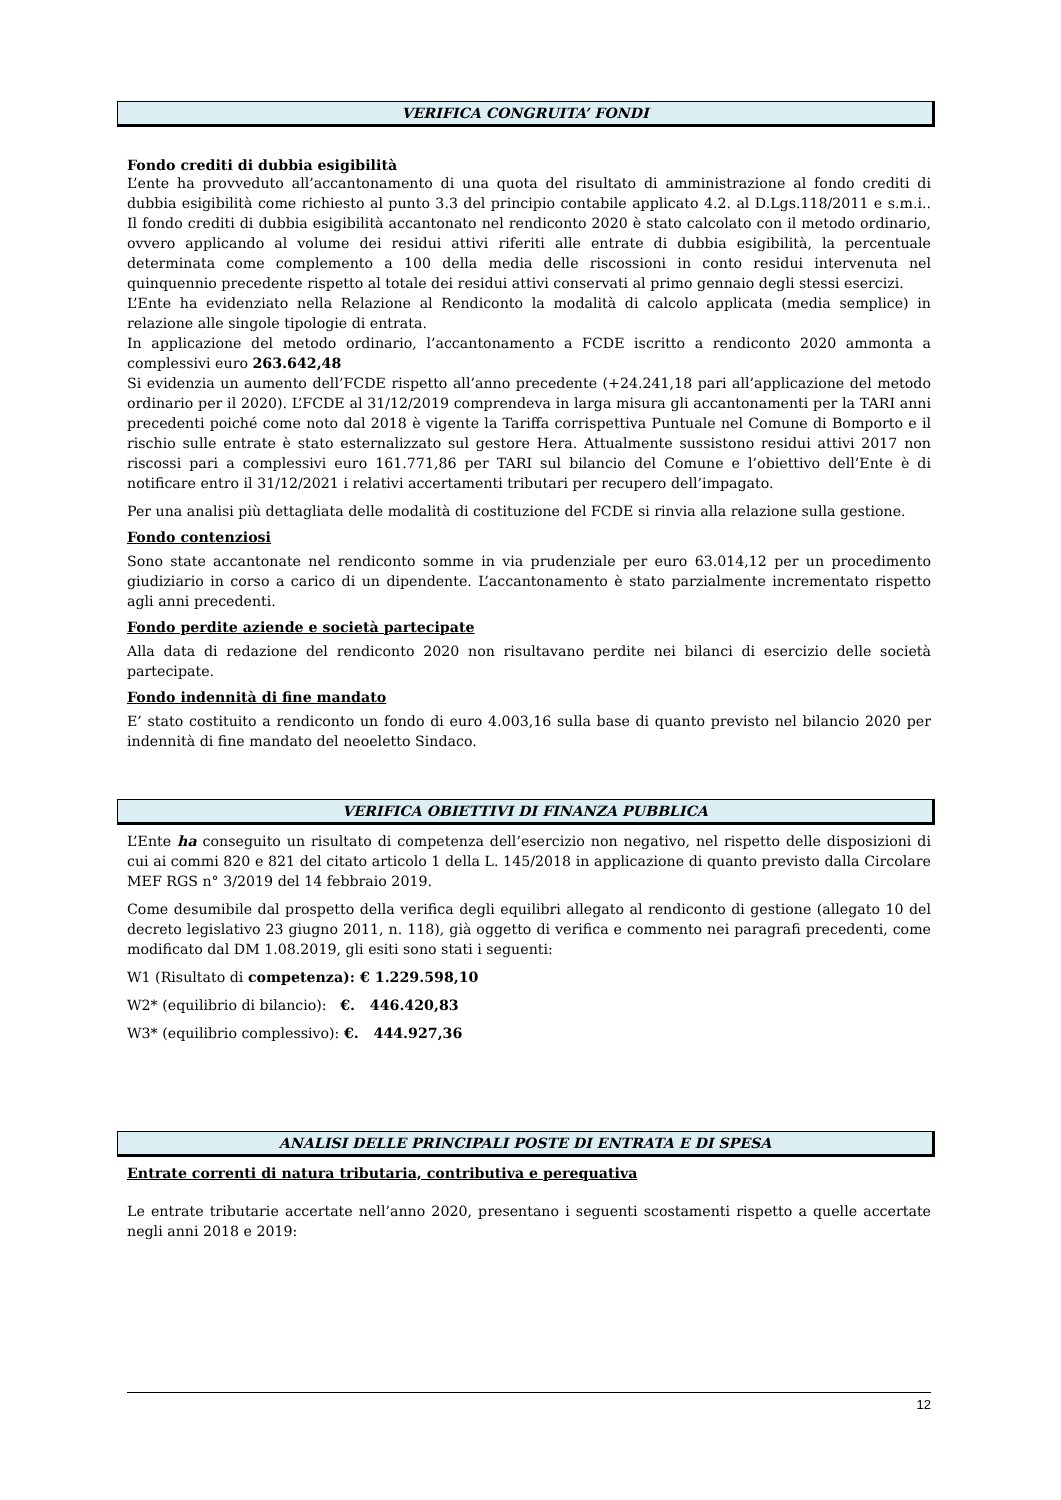VERIFICA CONGRUITA’ FONDI
Fondo crediti di dubbia esigibilità
L’ente ha provveduto all’accantonamento di una quota del risultato di amministrazione al fondo crediti di dubbia esigibilità come richiesto al punto 3.3 del principio contabile applicato 4.2. al D.Lgs.118/2011 e s.m.i.. Il fondo crediti di dubbia esigibilità accantonato nel rendiconto 2020 è stato calcolato con il metodo ordinario, ovvero applicando al volume dei residui attivi riferiti alle entrate di dubbia esigibilità, la percentuale determinata come complemento a 100 della media delle riscossioni in conto residui intervenuta nel quinquennio precedente rispetto al totale dei residui attivi conservati al primo gennaio degli stessi esercizi.
L’Ente ha evidenziato nella Relazione al Rendiconto la modalità di calcolo applicata (media semplice) in relazione alle singole tipologie di entrata.
In applicazione del metodo ordinario, l’accantonamento a FCDE iscritto a rendiconto 2020 ammonta a complessivi euro 263.642,48
Si evidenzia un aumento dell’FCDE rispetto all’anno precedente (+24.241,18 pari all’applicazione del metodo ordinario per il 2020). L’FCDE al 31/12/2019 comprendeva in larga misura gli accantonamenti per la TARI anni precedenti poiché come noto dal 2018 è vigente la Tariffa corrispettiva Puntuale nel Comune di Bomporto e il rischio sulle entrate è stato esternalizzato sul gestore Hera. Attualmente sussistono residui attivi 2017 non riscossi pari a complessivi euro 161.771,86 per TARI sul bilancio del Comune e l’obiettivo dell’Ente è di notificare entro il 31/12/2021 i relativi accertamenti tributari per recupero dell’impagato.
Per una analisi più dettagliata delle modalità di costituzione del FCDE si rinvia alla relazione sulla gestione.
Fondo contenziosi
Sono state accantonate nel rendiconto somme in via prudenziale per euro 63.014,12 per un procedimento giudiziario in corso a carico di un dipendente. L’accantonamento è stato parzialmente incrementato rispetto agli anni precedenti.
Fondo perdite aziende e società partecipate
Alla data di redazione del rendiconto 2020 non risultavano perdite nei bilanci di esercizio delle società partecipate.
Fondo indennità di fine mandato
E’ stato costituito a rendiconto un fondo di euro 4.003,16 sulla base di quanto previsto nel bilancio 2020 per indennità di fine mandato del neoeletto Sindaco.
VERIFICA OBIETTIVI DI FINANZA PUBBLICA
L’Ente ha conseguito un risultato di competenza dell’esercizio non negativo, nel rispetto delle disposizioni di cui ai commi 820 e 821 del citato articolo 1 della L. 145/2018 in applicazione di quanto previsto dalla Circolare MEF RGS n° 3/2019 del 14 febbraio 2019.
Come desumibile dal prospetto della verifica degli equilibri allegato al rendiconto di gestione (allegato 10 del decreto legislativo 23 giugno 2011, n. 118), già oggetto di verifica e commento nei paragrafi precedenti, come modificato dal DM 1.08.2019, gli esiti sono stati i seguenti:
W1 (Risultato di competenza): € 1.229.598,10
W2* (equilibrio di bilancio): €. 446.420,83
W3* (equilibrio complessivo): €. 444.927,36
ANALISI DELLE PRINCIPALI POSTE DI ENTRATA E DI SPESA
Entrate correnti di natura tributaria, contributiva e perequativa
Le entrate tributarie accertate nell’anno 2020, presentano i seguenti scostamenti rispetto a quelle accertate negli anni 2018 e 2019:
12